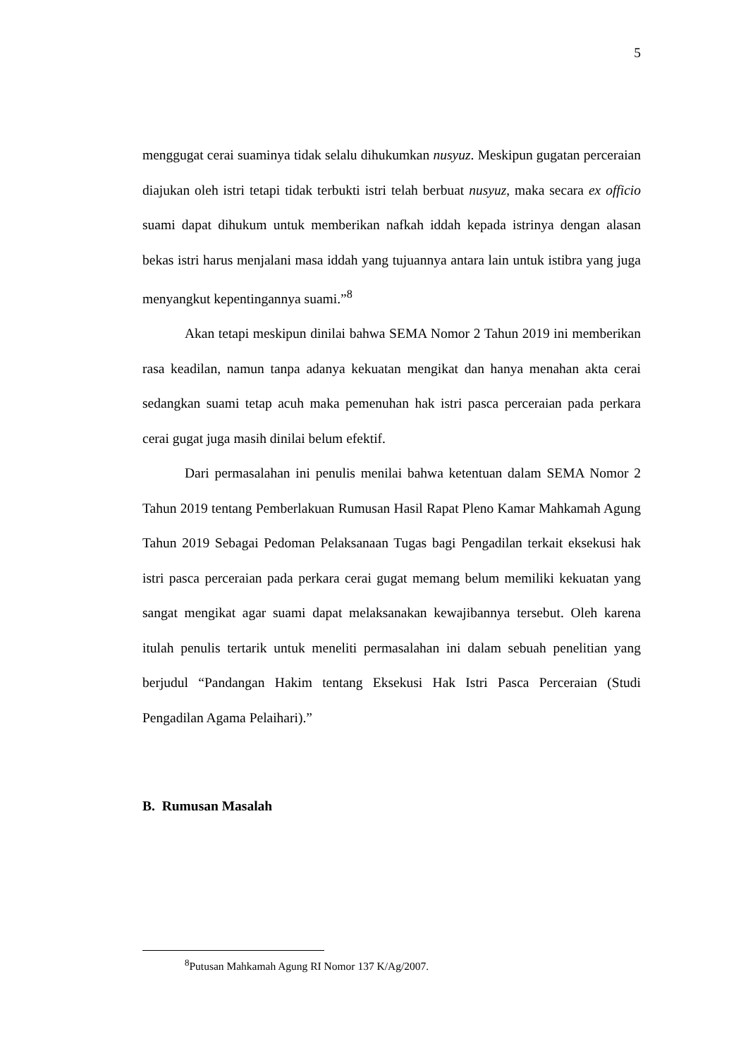5
menggugat cerai suaminya tidak selalu dihukumkan nusyuz. Meskipun gugatan perceraian diajukan oleh istri tetapi tidak terbukti istri telah berbuat nusyuz, maka secara ex officio suami dapat dihukum untuk memberikan nafkah iddah kepada istrinya dengan alasan bekas istri harus menjalani masa iddah yang tujuannya antara lain untuk istibra yang juga menyangkut kepentingannya suami.”<sup>8</sup>
Akan tetapi meskipun dinilai bahwa SEMA Nomor 2 Tahun 2019 ini memberikan rasa keadilan, namun tanpa adanya kekuatan mengikat dan hanya menahan akta cerai sedangkan suami tetap acuh maka pemenuhan hak istri pasca perceraian pada perkara cerai gugat juga masih dinilai belum efektif.
Dari permasalahan ini penulis menilai bahwa ketentuan dalam SEMA Nomor 2 Tahun 2019 tentang Pemberlakuan Rumusan Hasil Rapat Pleno Kamar Mahkamah Agung Tahun 2019 Sebagai Pedoman Pelaksanaan Tugas bagi Pengadilan terkait eksekusi hak istri pasca perceraian pada perkara cerai gugat memang belum memiliki kekuatan yang sangat mengikat agar suami dapat melaksanakan kewajibannya tersebut. Oleh karena itulah penulis tertarik untuk meneliti permasalahan ini dalam sebuah penelitian yang berjudul “Pandangan Hakim tentang Eksekusi Hak Istri Pasca Perceraian (Studi Pengadilan Agama Pelaihari).”
B. Rumusan Masalah
<sup>8</sup> Putusan Mahkamah Agung RI Nomor 137 K/Ag/2007.